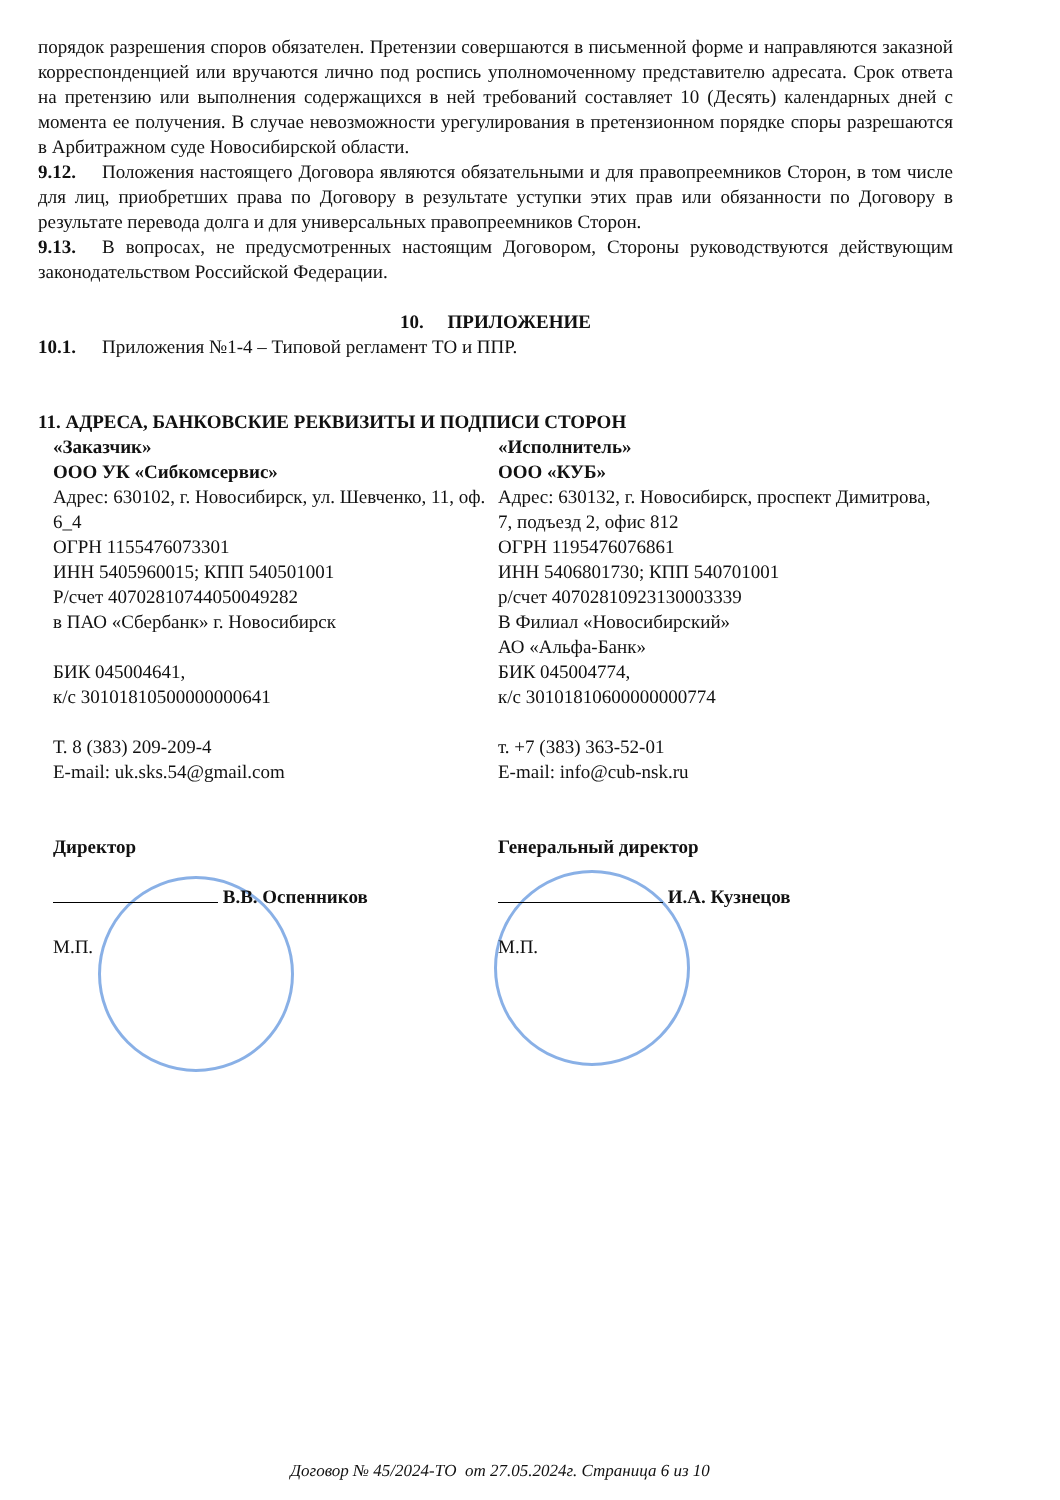порядок разрешения споров обязателен. Претензии совершаются в письменной форме и направляются заказной корреспонденцией или вручаются лично под роспись уполномоченному представителю адресата. Срок ответа на претензию или выполнения содержащихся в ней требований составляет 10 (Десять) календарных дней с момента ее получения. В случае невозможности урегулирования в претензионном порядке споры разрешаются в Арбитражном суде Новосибирской области.
9.12. Положения настоящего Договора являются обязательными и для правопреемников Сторон, в том числе для лиц, приобретших права по Договору в результате уступки этих прав или обязанности по Договору в результате перевода долга и для универсальных правопреемников Сторон.
9.13. В вопросах, не предусмотренных настоящим Договором, Стороны руководствуются действующим законодательством Российской Федерации.
10. ПРИЛОЖЕНИЕ
10.1. Приложения №1-4 – Типовой регламент ТО и ППР.
11. АДРЕСА, БАНКОВСКИЕ РЕКВИЗИТЫ И ПОДПИСИ СТОРОН
«Заказчик»
ООО УК «Сибкомсервис»
Адрес: 630102, г. Новосибирск, ул. Шевченко, 11, оф. 6_4
ОГРН 1155476073301
ИНН 5405960015; КПП 540501001
Р/счет 40702810744050049282
в ПАО «Сбербанк» г. Новосибирск
БИК 045004641,
к/с 30101810500000000641
Т. 8 (383) 209-209-4
E-mail: uk.sks.54@gmail.com
Директор
В.В. Оспенников
М.П.
«Исполнитель»
ООО «КУБ»
Адрес: 630132, г. Новосибирск, проспект Димитрова, 7, подъезд 2, офис 812
ОГРН 1195476076861
ИНН 5406801730; КПП 540701001
р/счет 40702810923130003339
В Филиал «Новосибирский»
АО «Альфа-Банк»
БИК 045004774,
к/с 30101810600000000774
т. +7 (383) 363-52-01
E-mail: info@cub-nsk.ru
Генеральный директор
И.А. Кузнецов
М.П.
Договор № 45/2024-ТО от 27.05.2024г. Страница 6 из 10